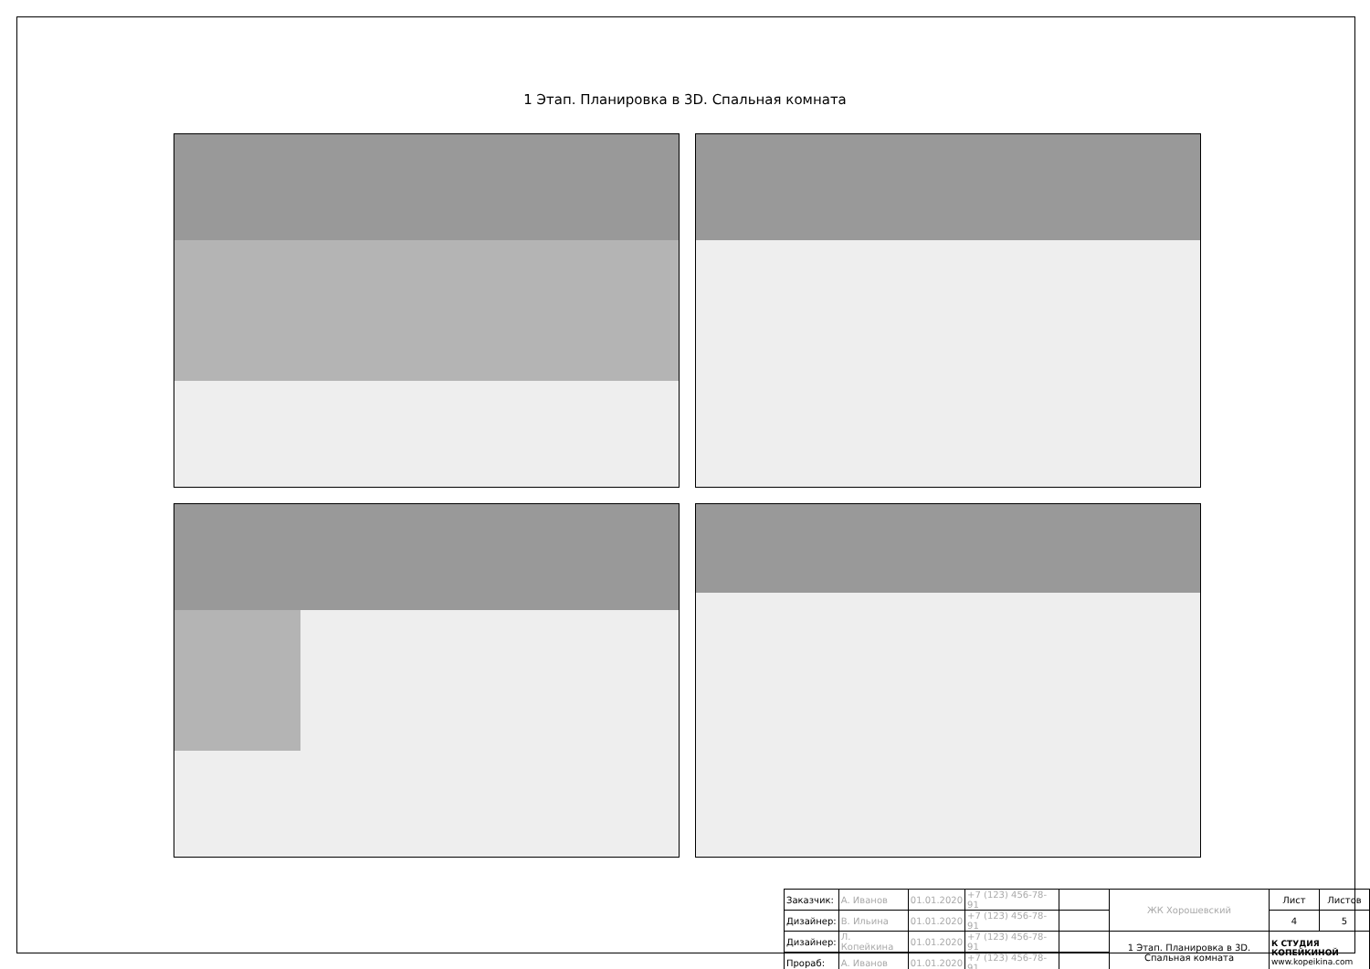1 Этап. Планировка в 3D. Спальная комната
| Заказчик: | А. Иванов | 01.01.2020 | +7 (123) 456-78-91 | | ЖК Хорошевский | Лист | Листов |
| Дизайнер: | В. Ильина | 01.01.2020 | +7 (123) 456-78-91 | | | 4 | 5 |
| Дизайнер: | Л. Копейкина | 01.01.2020 | +7 (123) 456-78-91 | | 1 Этап. Планировка в 3D. Спальная комната | К СТУДИЯ КОПЕЙКИНОЙ www.kopeikina.com | |
| Прораб: | А. Иванов | 01.01.2020 | +7 (123) 456-78-91 | | | | |